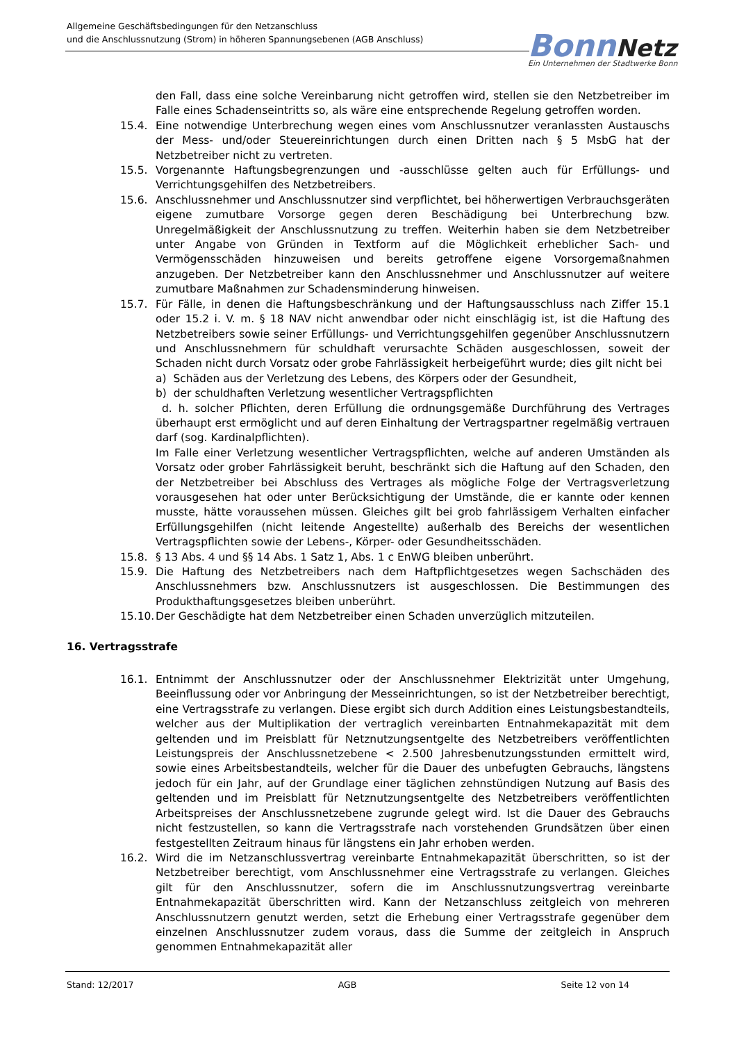Allgemeine Geschäftsbedingungen für den Netzanschluss
und die Anschlussnutzung (Strom) in höheren Spannungsebenen (AGB Anschluss)
Bonn Netz
Ein Unternehmen der Stadtwerke Bonn
den Fall, dass eine solche Vereinbarung nicht getroffen wird, stellen sie den Netzbetreiber im Falle eines Schadenseintritts so, als wäre eine entsprechende Regelung getroffen worden.
15.4. Eine notwendige Unterbrechung wegen eines vom Anschlussnutzer veranlassten Austauschs der Mess- und/oder Steuereinrichtungen durch einen Dritten nach § 5 MsbG hat der Netzbetreiber nicht zu vertreten.
15.5. Vorgenannte Haftungsbegrenzungen und -ausschlüsse gelten auch für Erfüllungs- und Verrichtungsgehilfen des Netzbetreibers.
15.6. Anschlussnehmer und Anschlussnutzer sind verpflichtet, bei höherwertigen Verbrauchsgeräten eigene zumutbare Vorsorge gegen deren Beschädigung bei Unterbrechung bzw. Unregelmäßigkeit der Anschlussnutzung zu treffen. Weiterhin haben sie dem Netzbetreiber unter Angabe von Gründen in Textform auf die Möglichkeit erheblicher Sach- und Vermögensschäden hinzuweisen und bereits getroffene eigene Vorsorgemaßnahmen anzugeben. Der Netzbetreiber kann den Anschlussnehmer und Anschlussnutzer auf weitere zumutbare Maßnahmen zur Schadensminderung hinweisen.
15.7. Für Fälle, in denen die Haftungsbeschränkung und der Haftungsausschluss nach Ziffer 15.1 oder 15.2 i. V. m. § 18 NAV nicht anwendbar oder nicht einschlägig ist, ist die Haftung des Netzbetreibers sowie seiner Erfüllungs- und Verrichtungsgehilfen gegenüber Anschlussnutzern und Anschlussnehmern für schuldhaft verursachte Schäden ausgeschlossen, soweit der Schaden nicht durch Vorsatz oder grobe Fahrlässigkeit herbeigeführt wurde; dies gilt nicht bei
a) Schäden aus der Verletzung des Lebens, des Körpers oder der Gesundheit,
b) der schuldhaften Verletzung wesentlicher Vertragspflichten
d. h. solcher Pflichten, deren Erfüllung die ordnungsgemäße Durchführung des Vertrages überhaupt erst ermöglicht und auf deren Einhaltung der Vertragspartner regelmäßig vertrauen darf (sog. Kardinalpflichten).
Im Falle einer Verletzung wesentlicher Vertragspflichten, welche auf anderen Umständen als Vorsatz oder grober Fahrlässigkeit beruht, beschränkt sich die Haftung auf den Schaden, den der Netzbetreiber bei Abschluss des Vertrages als mögliche Folge der Vertragsverletzung vorausgesehen hat oder unter Berücksichtigung der Umstände, die er kannte oder kennen musste, hätte voraussehen müssen. Gleiches gilt bei grob fahrlässigem Verhalten einfacher Erfüllungsgehilfen (nicht leitende Angestellte) außerhalb des Bereichs der wesentlichen Vertragspflichten sowie der Lebens-, Körper- oder Gesundheitsschäden.
15.8. § 13 Abs. 4 und §§ 14 Abs. 1 Satz 1, Abs. 1 c EnWG bleiben unberührt.
15.9. Die Haftung des Netzbetreibers nach dem Haftpflichtgesetzes wegen Sachschäden des Anschlussnehmers bzw. Anschlussnutzers ist ausgeschlossen. Die Bestimmungen des Produkthaftungsgesetzes bleiben unberührt.
15.10. Der Geschädigte hat dem Netzbetreiber einen Schaden unverzüglich mitzuteilen.
16. Vertragsstrafe
16.1. Entnimmt der Anschlussnutzer oder der Anschlussnehmer Elektrizität unter Umgehung, Beeinflussung oder vor Anbringung der Messeinrichtungen, so ist der Netzbetreiber berechtigt, eine Vertragsstrafe zu verlangen. Diese ergibt sich durch Addition eines Leistungsbestandteils, welcher aus der Multiplikation der vertraglich vereinbarten Entnahmekapazität mit dem geltenden und im Preisblatt für Netznutzungsentgelte des Netzbetreibers veröffentlichten Leistungspreis der Anschlussnetzebene < 2.500 Jahresbenutzungsstunden ermittelt wird, sowie eines Arbeitsbestandteils, welcher für die Dauer des unbefugten Gebrauchs, längstens jedoch für ein Jahr, auf der Grundlage einer täglichen zehnstündigen Nutzung auf Basis des geltenden und im Preisblatt für Netznutzungsentgelte des Netzbetreibers veröffentlichten Arbeitspreises der Anschlussnetzebene zugrunde gelegt wird. Ist die Dauer des Gebrauchs nicht festzustellen, so kann die Vertragsstrafe nach vorstehenden Grundsätzen über einen festgestellten Zeitraum hinaus für längstens ein Jahr erhoben werden.
16.2. Wird die im Netzanschlussvertrag vereinbarte Entnahmekapazität überschritten, so ist der Netzbetreiber berechtigt, vom Anschlussnehmer eine Vertragsstrafe zu verlangen. Gleiches gilt für den Anschlussnutzer, sofern die im Anschlussnutzungsvertrag vereinbarte Entnahmekapazität überschritten wird. Kann der Netzanschluss zeitgleich von mehreren Anschlussnutzern genutzt werden, setzt die Erhebung einer Vertragsstrafe gegenüber dem einzelnen Anschlussnutzer zudem voraus, dass die Summe der zeitgleich in Anspruch genommen Entnahmekapazität aller
Stand: 12/2017 AGB Seite 12 von 14